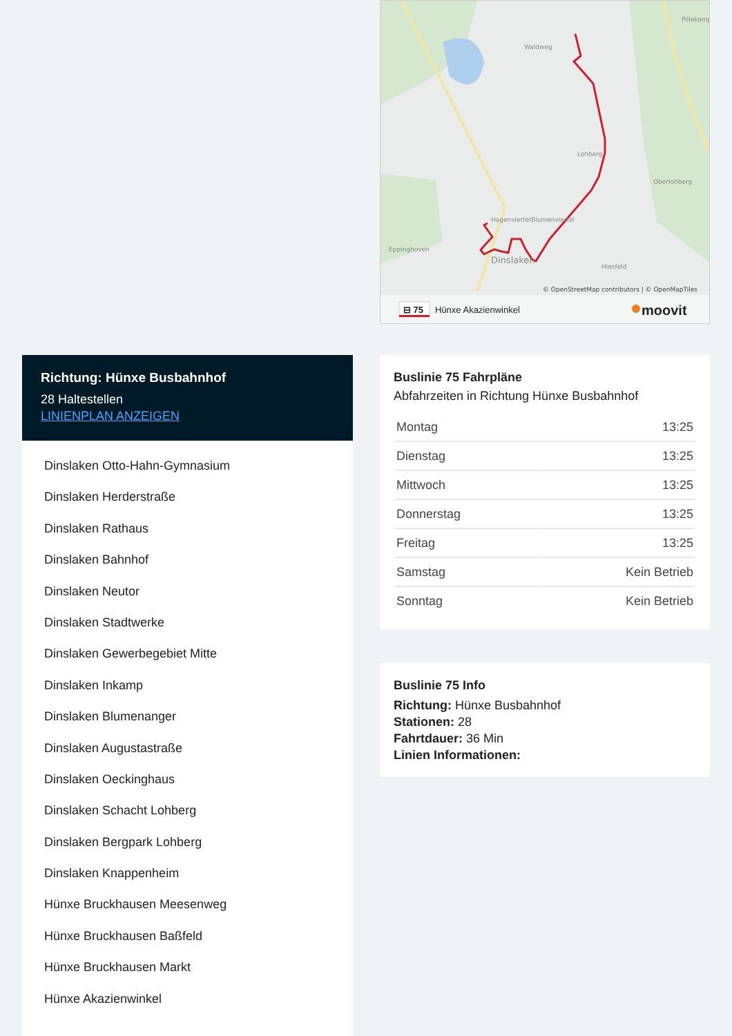Waldweg
Hagenviertel
Blumenviertel
Eppinghoven
Lohberg
Oberlohberg
Hiesfeld
Dinslaken
Pillekamp
© OpenStreetMap contributors | © OpenMapTiles
⊟ 75
Hünxe Akazienwinkel
moovit
Richtung: Hünxe Busbahnhof
28 Haltestellen
LINIENPLAN ANZEIGEN
Dinslaken Otto-Hahn-Gymnasium
Dinslaken Herderstraße
Dinslaken Rathaus
Dinslaken Bahnhof
Dinslaken Neutor
Dinslaken Stadtwerke
Dinslaken Gewerbegebiet Mitte
Dinslaken Inkamp
Dinslaken Blumenanger
Dinslaken Augustastraße
Dinslaken Oeckinghaus
Dinslaken Schacht Lohberg
Dinslaken Bergpark Lohberg
Dinslaken Knappenheim
Hünxe Bruckhausen Meesenweg
Hünxe Bruckhausen Baßfeld
Hünxe Bruckhausen Markt
Hünxe Akazienwinkel
Buslinie 75 Fahrpläne
Abfahrzeiten in Richtung Hünxe Busbahnhof
| Montag | 13:25 |
| Dienstag | 13:25 |
| Mittwoch | 13:25 |
| Donnerstag | 13:25 |
| Freitag | 13:25 |
| Samstag | Kein Betrieb |
| Sonntag | Kein Betrieb |
Buslinie 75 Info
Richtung: Hünxe Busbahnhof
Stationen: 28
Fahrtdauer: 36 Min
Linien Informationen: